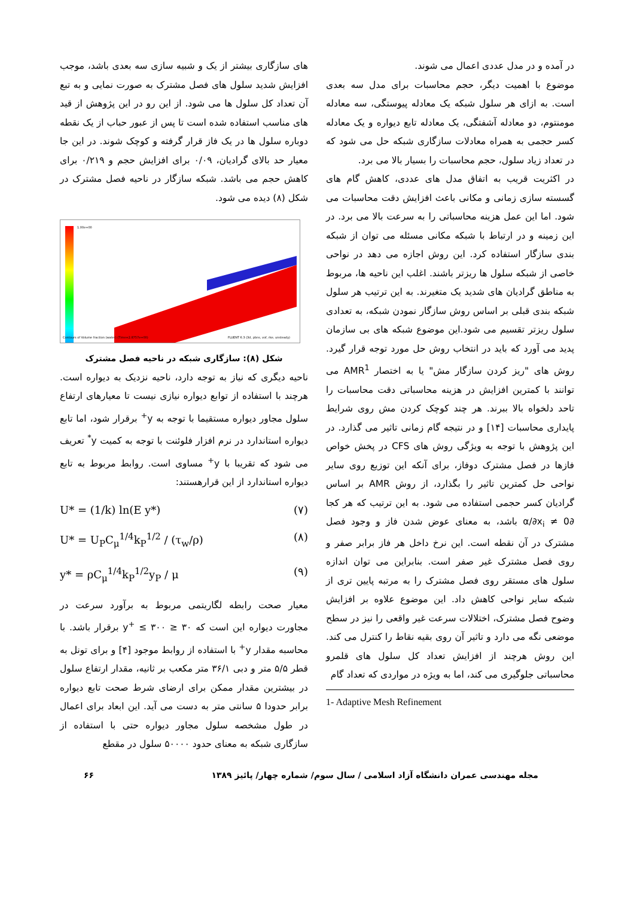در آمده و در مدل عددی اعمال می شوند.
موضوع با اهمیت دیگر، حجم محاسبات برای مدل سه بعدی است. به ازای هر سلول شبکه یک معادله پیوستگی، سه معادله مومنتوم، دو معادله آشفتگی، یک معادله تابع دیواره و یک معادله کسر حجمی به همراه معادلات سازگاری شبکه حل می شود که در تعداد زیاد سلول، حجم محاسبات را بسیار بالا می برد.
در اکثریت قریب به اتفاق مدل های عددی، کاهش گام های گسسته سازی زمانی و مکانی باعث افزایش دقت محاسبات می شود. اما این عمل هزینه محاسباتی را به سرعت بالا می برد. در این زمینه و در ارتباط با شبکه مکانی مسئله می توان از شبکه بندی سازگار استفاده کرد. این روش اجازه می دهد در نواحی خاصی از شبکه سلول ها ریزتر باشند. اغلب این ناحیه ها، مربوط به مناطق گرادیان های شدید یک متغیرند. به این ترتیب هر سلول شبکه بندی قبلی بر اساس روش سازگار نمودن شبکه، به تعدادی سلول ریزتر تقسیم می شود.این موضوع شبکه های بی سازمان پدید می آورد که باید در انتخاب روش حل مورد توجه قرار گیرد. روش های "ریز کردن سازگار مش" یا به اختصار AMR<sup>1</sup> می توانند با کمترین افزایش در هزینه محاسباتی دقت محاسبات را تاحد دلخواه بالا ببرند. هر چند کوچک کردن مش روی شرایط پایداری محاسبات [۱۴] و در نتیجه گام زمانی تاثیر می گذارد. در این پژوهش با توجه به ویژگی روش های CFS در پخش خواص فازها در فصل مشترک دوفاز، برای آنکه این توزیع روی سایر نواحی حل کمترین تاثیر را بگذارد، از روش AMR بر اساس گرادیان کسر حجمی استفاده می شود. به این ترتیب که هر کجا ∂α/∂x<sub>i</sub> ≠ 0 باشد، به معنای عوض شدن فاز و وجود فصل مشترک در آن نقطه است. این نرخ داخل هر فاز برابر صفر و روی فصل مشترک غیر صفر است. بنابراین می توان اندازه سلول های مستقر روی فصل مشترک را به مرتبه پایین تری از شبکه سایر نواحی کاهش داد. این موضوع علاوه بر افزایش وضوح فصل مشترک، اختلالات سرعت غیر واقعی را نیز در سطح موضعی نگه می دارد و تاثیر آن روی بقیه نقاط را کنترل می کند. این روش هرچند از افزایش تعداد کل سلول های قلمرو محاسباتی جلوگیری می کند، اما به ویژه در مواردی که تعداد گام
1- Adaptive Mesh Refinement
های سازگاری بیشتر از یک و شبیه سازی سه بعدی باشد، موجب افزایش شدید سلول های فصل مشترک به صورت نمایی و به تبع آن تعداد کل سلول ها می شود. از این رو در این پژوهش از قید های مناسب استفاده شده است تا پس از عبور حباب از یک نقطه دوباره سلول ها در یک فاز قرار گرفته و کوچک شوند. در این جا معیار حد بالای گرادیان، ۰/۰۹ برای افزایش حجم و ۰/۲۱۹ برای کاهش حجم می باشد. شبکه سازگار در ناحیه فصل مشترک در شکل (۸) دیده می شود.
1.00e+00
Contours of Volume fraction (water) (Time=2.8757e+00)
FLUENT 6.3 (3d, pbns, vof, rke, unsteady)
شکل (۸): سازگاری شبکه در ناحیه فصل مشترک
ناحیه دیگری که نیاز به توجه دارد، ناحیه نزدیک به دیواره است. هرچند با استفاده از توابع دیواره نیازی نیست تا معیارهای ارتفاع سلول مجاور دیواره مستقیما با توجه به y<sup>+</sup> برقرار شود، اما تابع دیواره استاندارد در نرم افزار فلوئنت با توجه به کمیت y<sup>*</sup> تعریف می شود که تقریبا با y<sup>+</sup> مساوی است. روابط مربوط به تابع دیواره استاندارد از این قرارهستند:
U* = (1/k) ln(E y*) (۷)
U* = U<sub>P</sub>C<sub>μ</sub><sup>1/4</sup>k<sub>P</sub><sup>1/2</sup> / (τ<sub>w</sub>/ρ) (۸)
y* = ρC<sub>μ</sub><sup>1/4</sup>k<sub>P</sub><sup>1/2</sup>y<sub>P</sub> / μ (۹)
معیار صحت رابطه لگاریتمی مربوط به برآورد سرعت در مجاورت دیواره این است که ۳۰ ≤ y<sup>+</sup> ≤ ۳۰۰ برقرار باشد. با محاسبه مقدار y<sup>+</sup> با استفاده از روابط موجود [۴] و برای تونل به قطر ۵/۵ متر و دبی ۳۶/۱ متر مکعب بر ثانیه، مقدار ارتفاع سلول در بیشترین مقدار ممکن برای ارضای شرط صحت تابع دیواره برابر حدودا ۵ سانتی متر به دست می آید. این ابعاد برای اعمال در طول مشخصه سلول مجاور دیواره حتی با استفاده از سازگاری شبکه به معنای حدود ۵۰۰۰۰ سلول در مقطع
مجله مهندسی عمران دانشگاه آزاد اسلامی / سال سوم/ شماره چهار/ پائیز ۱۳۸۹ ۶۶